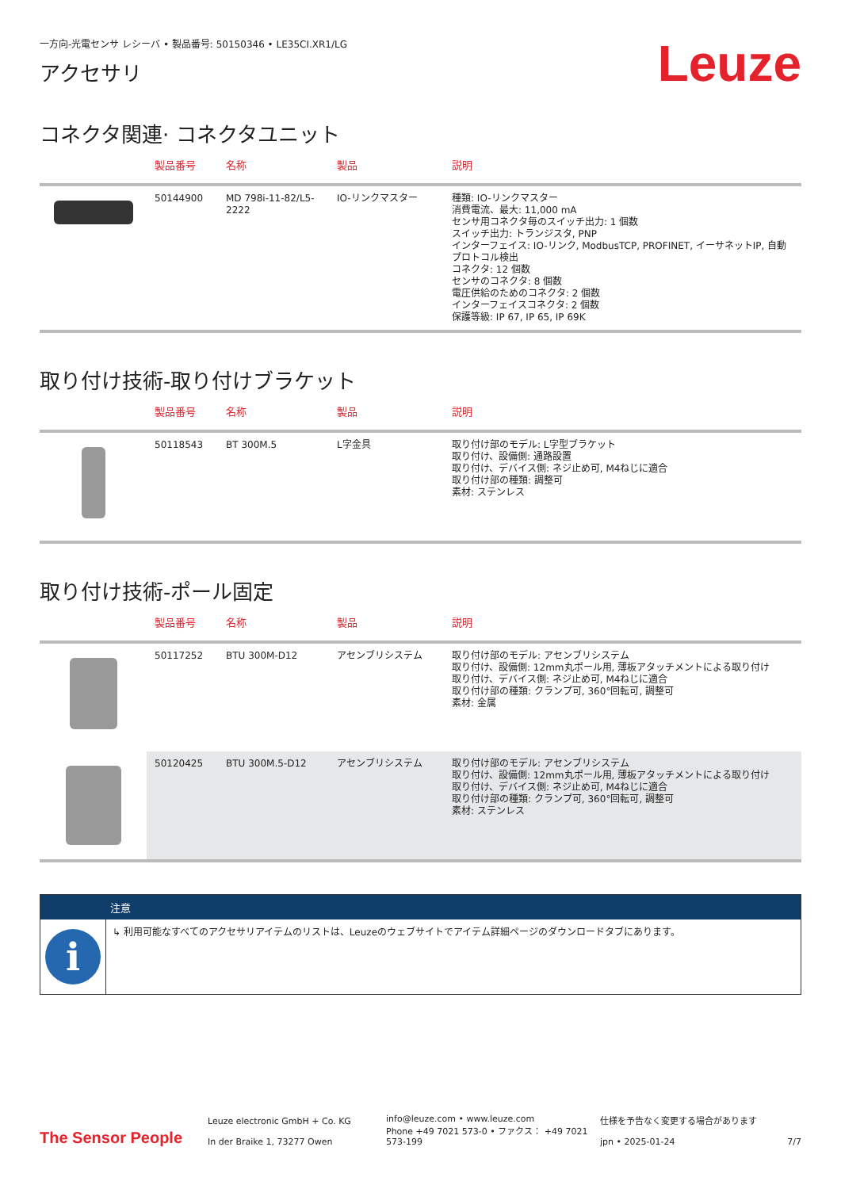一方向-光電センサ レシーバ • 製品番号: 50150346 • LE35CI.XR1/LG
Leuze
アクセサリ
コネクタ関連· コネクタユニット
| | 製品番号 | 名称 | 製品 | 説明 |
| --- | --- | --- | --- | --- |
| | 50144900 | MD 798i-11-82/L5-2222 | IO-リンクマスター | 種類: IO-リンクマスター 消費電流、最大: 11,000 mA センサ用コネクタ毎のスイッチ出力: 1 個数 スイッチ出力: トランジスタ, PNP インターフェイス: IO-リンク, ModbusTCP, PROFINET, イーサネットIP, 自動プロトコル検出 コネクタ: 12 個数 センサのコネクタ: 8 個数 電圧供給のためのコネクタ: 2 個数 インターフェイスコネクタ: 2 個数 保護等級: IP 67, IP 65, IP 69K |
取り付け技術-取り付けブラケット
| | 製品番号 | 名称 | 製品 | 説明 |
| --- | --- | --- | --- | --- |
| | 50118543 | BT 300M.5 | L字金具 | 取り付け部のモデル: L字型ブラケット 取り付け、設備側: 通路設置 取り付け、デバイス側: ネジ止め可, M4ねじに適合 取り付け部の種類: 調整可 素材: ステンレス |
取り付け技術-ポール固定
| | 製品番号 | 名称 | 製品 | 説明 |
| --- | --- | --- | --- | --- |
| | 50117252 | BTU 300M-D12 | アセンブリシステム | 取り付け部のモデル: アセンブリシステム 取り付け、設備側: 12mm丸ポール用, 薄板アタッチメントによる取り付け 取り付け、デバイス側: ネジ止め可, M4ねじに適合 取り付け部の種類: クランプ可, 360°回転可, 調整可 素材: 金属 |
| | 50120425 | BTU 300M.5-D12 | アセンブリシステム | 取り付け部のモデル: アセンブリシステム 取り付け、設備側: 12mm丸ポール用, 薄板アタッチメントによる取り付け 取り付け、デバイス側: ネジ止め可, M4ねじに適合 取り付け部の種類: クランプ可, 360°回転可, 調整可 素材: ステンレス |
注意
i
↳ 利用可能なすべてのアクセサリアイテムのリストは、Leuzeのウェブサイトでアイテム詳細ページのダウンロードタブにあります。
The Sensor People
Leuze electronic GmbH + Co. KG
In der Braike 1, 73277 Owen
info@leuze.com • www.leuze.com
Phone +49 7021 573-0 • ファクス： +49 7021 573-199
仕様を予告なく変更する場合があります
jpn • 2025-01-24
7/7